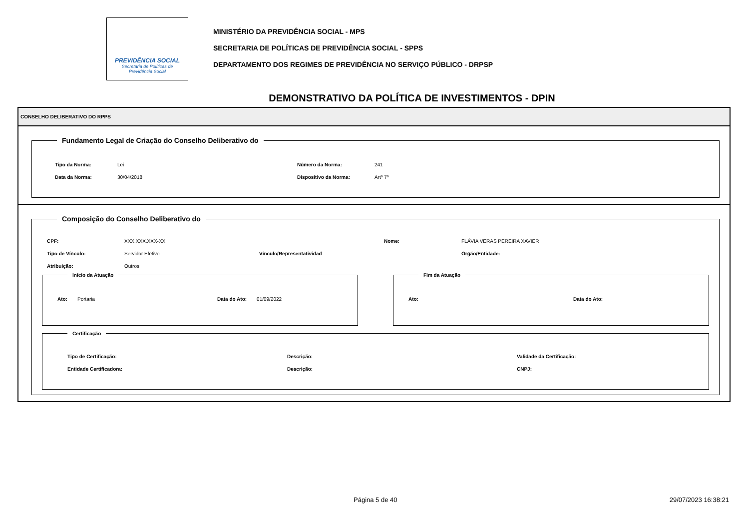PREVIDÊNCIA SOCIAL
Secretaria de Políticas de
Previdência Social
MINISTÉRIO DA PREVIDÊNCIA SOCIAL - MPS
SECRETARIA DE POLÍTICAS DE PREVIDÊNCIA SOCIAL - SPPS
DEPARTAMENTO DOS REGIMES DE PREVIDÊNCIA NO SERVIÇO PÚBLICO - DRPSP
DEMONSTRATIVO DA POLÍTICA DE INVESTIMENTOS - DPIN
CONSELHO DELIBERATIVO DO RPPS
Fundamento Legal de Criação do Conselho Deliberativo do
| Tipo da Norma: | Lei | Número da Norma: | 241 |
| Data da Norma: | 30/04/2018 | Dispositivo da Norma: | Artº 7º |
Composição do Conselho Deliberativo do
| CPF: | XXX.XXX.XXX-XX | | Nome: | FLÁVIA VERAS PEREIRA XAVIER |
| Tipo de Vínculo: | Servidor Efetivo | Vínculo/Representatividad | | Órgão/Entidade: |
| Atribuição: | Outros | | | |
Início da Atuação
| Ato: | Portaria | Data do Ato: | 01/09/2022 |
Fim da Atuação
| Ato: | Data do Ato: |
Certificação
| Tipo de Certificação: | Descrição: | Validade da Certificação: |
| Entidade Certificadora: | Descrição: | CNPJ: |
Página 5 de 40 29/07/2023 16:38:21